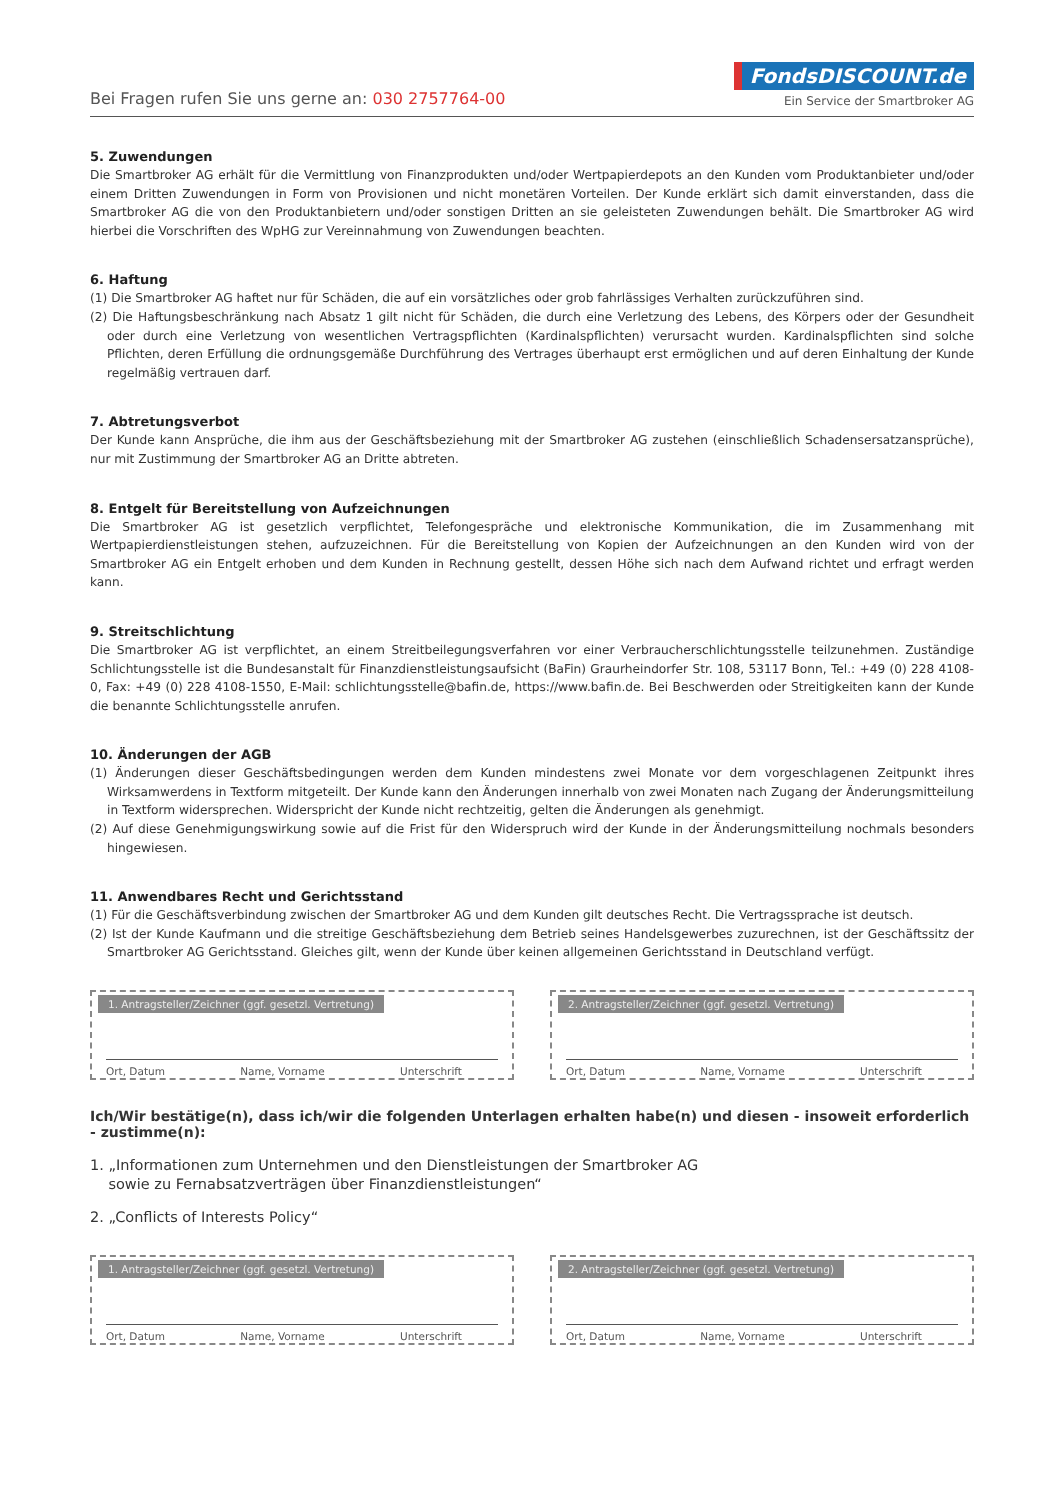Bei Fragen rufen Sie uns gerne an: 030 2757764-00
FondsDISCOUNT.de
Ein Service der Smartbroker AG
5. Zuwendungen
Die Smartbroker AG erhält für die Vermittlung von Finanzprodukten und/oder Wertpapierdepots an den Kunden vom Produktanbieter und/oder einem Dritten Zuwendungen in Form von Provisionen und nicht monetären Vorteilen. Der Kunde erklärt sich damit einverstanden, dass die Smartbroker AG die von den Produktanbietern und/oder sonstigen Dritten an sie geleisteten Zuwendungen behält. Die Smartbroker AG wird hierbei die Vorschriften des WpHG zur Vereinnahmung von Zuwendungen beachten.
6. Haftung
(1) Die Smartbroker AG haftet nur für Schäden, die auf ein vorsätzliches oder grob fahrlässiges Verhalten zurückzuführen sind.
(2) Die Haftungsbeschränkung nach Absatz 1 gilt nicht für Schäden, die durch eine Verletzung des Lebens, des Körpers oder der Gesundheit oder durch eine Verletzung von wesentlichen Vertragspflichten (Kardinalspflichten) verursacht wurden. Kardinalspflichten sind solche Pflichten, deren Erfüllung die ordnungsgemäße Durchführung des Vertrages überhaupt erst ermöglichen und auf deren Einhaltung der Kunde regelmäßig vertrauen darf.
7. Abtretungsverbot
Der Kunde kann Ansprüche, die ihm aus der Geschäftsbeziehung mit der Smartbroker AG zustehen (einschließlich Schadensersatzansprüche), nur mit Zustimmung der Smartbroker AG an Dritte abtreten.
8. Entgelt für Bereitstellung von Aufzeichnungen
Die Smartbroker AG ist gesetzlich verpflichtet, Telefongespräche und elektronische Kommunikation, die im Zusammenhang mit Wertpapierdienstleistungen stehen, aufzuzeichnen. Für die Bereitstellung von Kopien der Aufzeichnungen an den Kunden wird von der Smartbroker AG ein Entgelt erhoben und dem Kunden in Rechnung gestellt, dessen Höhe sich nach dem Aufwand richtet und erfragt werden kann.
9. Streitschlichtung
Die Smartbroker AG ist verpflichtet, an einem Streitbeilegungsverfahren vor einer Verbraucherschlichtungsstelle teilzunehmen. Zuständige Schlichtungsstelle ist die Bundesanstalt für Finanzdienstleistungsaufsicht (BaFin) Graurheindorfer Str. 108, 53117 Bonn, Tel.: +49 (0) 228 4108-0, Fax: +49 (0) 228 4108-1550, E-Mail: schlichtungsstelle@bafin.de, https://www.bafin.de. Bei Beschwerden oder Streitigkeiten kann der Kunde die benannte Schlichtungsstelle anrufen.
10. Änderungen der AGB
(1) Änderungen dieser Geschäftsbedingungen werden dem Kunden mindestens zwei Monate vor dem vorgeschlagenen Zeitpunkt ihres Wirksamwerdens in Textform mitgeteilt. Der Kunde kann den Änderungen innerhalb von zwei Monaten nach Zugang der Änderungsmitteilung in Textform widersprechen. Widerspricht der Kunde nicht rechtzeitig, gelten die Änderungen als genehmigt.
(2) Auf diese Genehmigungswirkung sowie auf die Frist für den Widerspruch wird der Kunde in der Änderungsmitteilung nochmals besonders hingewiesen.
11. Anwendbares Recht und Gerichtsstand
(1) Für die Geschäftsverbindung zwischen der Smartbroker AG und dem Kunden gilt deutsches Recht. Die Vertragssprache ist deutsch.
(2) Ist der Kunde Kaufmann und die streitige Geschäftsbeziehung dem Betrieb seines Handelsgewerbes zuzurechnen, ist der Geschäftssitz der Smartbroker AG Gerichtsstand. Gleiches gilt, wenn der Kunde über keinen allgemeinen Gerichtsstand in Deutschland verfügt.
1. Antragsteller/Zeichner (ggf. gesetzl. Vertretung)
Ort, Datum Name, Vorname Unterschrift
2. Antragsteller/Zeichner (ggf. gesetzl. Vertretung)
Ort, Datum Name, Vorname Unterschrift
Ich/Wir bestätige(n), dass ich/wir die folgenden Unterlagen erhalten habe(n) und diesen - insoweit erforderlich - zustimme(n):
1. „Informationen zum Unternehmen und den Dienstleistungen der Smartbroker AG
sowie zu Fernabsatzverträgen über Finanzdienstleistungen“
2. „Conflicts of Interests Policy“
1. Antragsteller/Zeichner (ggf. gesetzl. Vertretung)
Ort, Datum Name, Vorname Unterschrift
2. Antragsteller/Zeichner (ggf. gesetzl. Vertretung)
Ort, Datum Name, Vorname Unterschrift